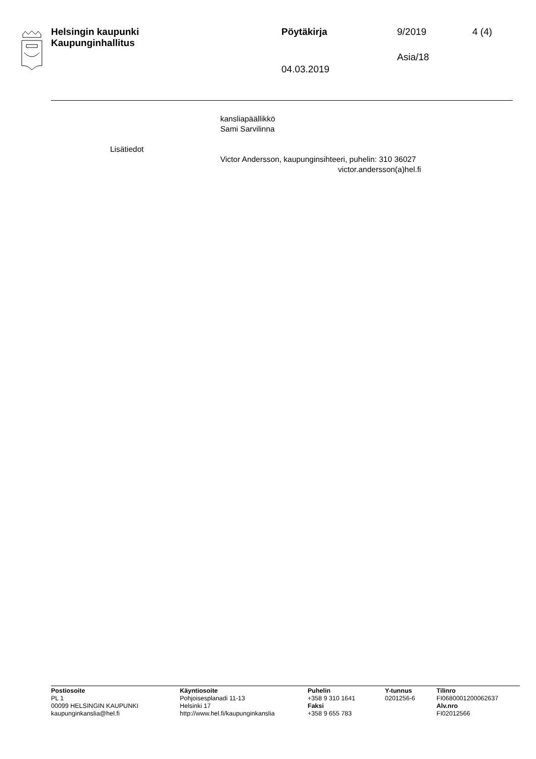Helsingin kaupunki
Kaupunginhallitus
Pöytäkirja 9/2019 4 (4)
Asia/18
04.03.2019
kansliapäällikkö
Sami Sarvilinna
Lisätiedot
Victor Andersson, kaupunginsihteeri, puhelin: 310 36027
victor.andersson(a)hel.fi
Postiosoite
PL 1
00099 HELSINGIN KAUPUNKI
kaupunginkanslia@hel.fi
Käyntiosoite
Pohjoisesplanadi 11-13
Helsinki 17
http://www.hel.fi/kaupunginkanslia
Puhelin
+358 9 310 1641
Faksi
+358 9 655 783
Y-tunnus
0201256-6
Tilinro
FI0680001200062637
Alv.nro
FI02012566